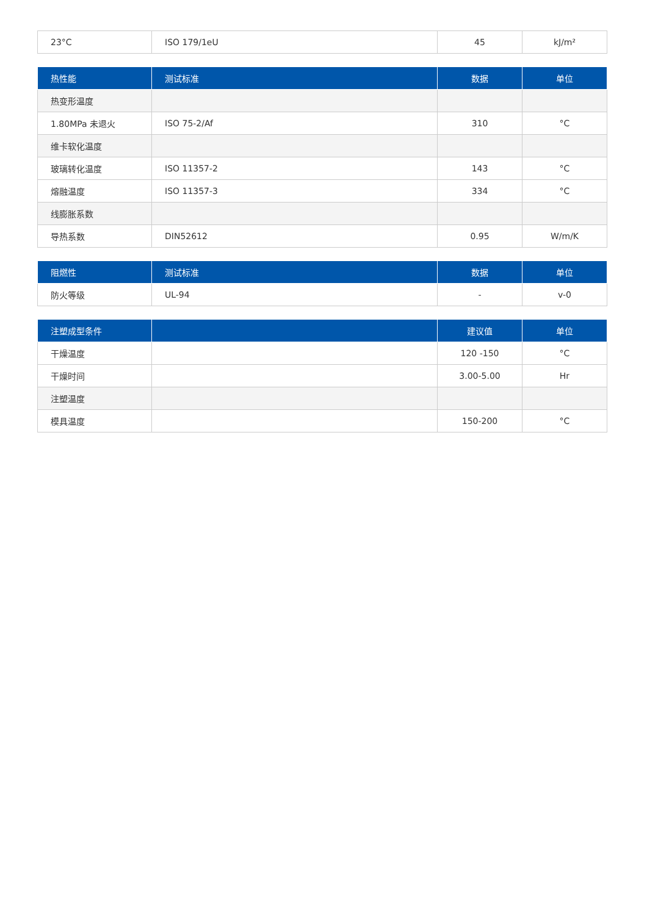| 23°C | ISO 179/1eU | 45 | kJ/m² |
| 热性能 | 测试标准 | 数据 | 单位 |
| --- | --- | --- | --- |
| 热变形温度 | | | |
| 1.80MPa 未退火 | ISO 75-2/Af | 310 | °C |
| 维卡软化温度 | | | |
| 玻璃转化温度 | ISO 11357-2 | 143 | °C |
| 熔融温度 | ISO 11357-3 | 334 | °C |
| 线膨胀系数 | | | |
| 导热系数 | DIN52612 | 0.95 | W/m/K |
| 阻燃性 | 测试标准 | 数据 | 单位 |
| --- | --- | --- | --- |
| 防火等级 | UL-94 | - | v-0 |
| 注塑成型条件 | | 建议值 | 单位 |
| --- | --- | --- | --- |
| 干燥温度 | | 120 -150 | °C |
| 干燥时间 | | 3.00-5.00 | Hr |
| 注塑温度 | | | |
| 模具温度 | | 150-200 | °C |